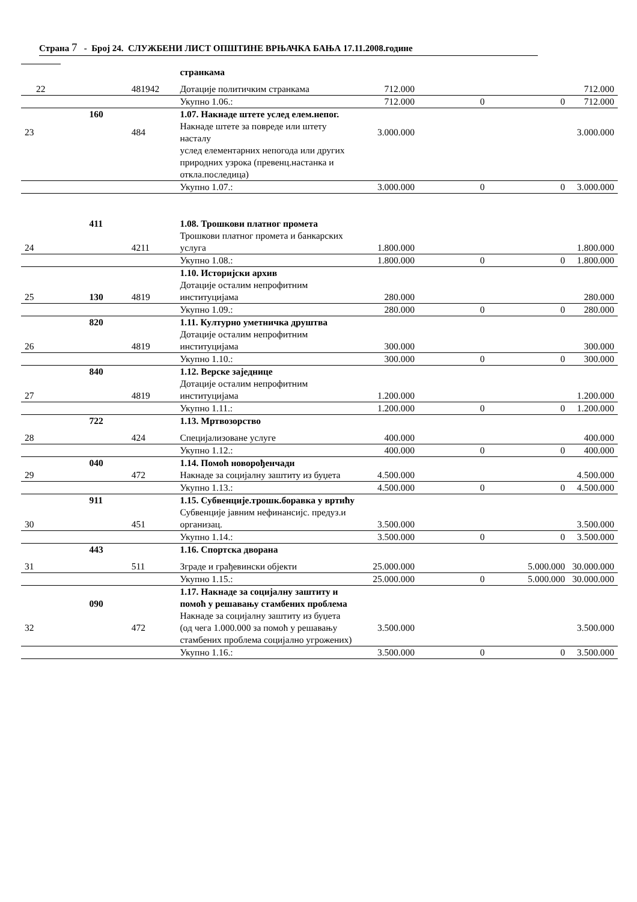Страна 7 - Број 24. СЛУЖБЕНИ ЛИСТ ОПШТИНЕ ВРЊАЧКА БАЊА 17.11.2008.године
| | | | странкама | | | | |
| 22 | | 481942 | Дотације политичким странкама | 712.000 | | | 712.000 |
| | | | Укупно 1.06.: | 712.000 | 0 | 0 | 712.000 |
| | 160 | | 1.07. Накнаде штете услед елем.непог. | | | | |
| 23 | | 484 | Накнаде штете за повреде или штету насталу услед елементарних непогода или других природних узрока (превенц.настанка и откла.последица) | 3.000.000 | | | 3.000.000 |
| | | | Укупно 1.07.: | 3.000.000 | 0 | 0 | 3.000.000 |
| | 411 | | 1.08. Трошкови платног промета | | | | |
| 24 | | 4211 | Трошкови платног промета и банкарских услуга | 1.800.000 | | | 1.800.000 |
| | | | Укупно 1.08.: | 1.800.000 | 0 | 0 | 1.800.000 |
| | | | 1.10. Историјски архив | | | | |
| 25 | 130 | 4819 | Дотације осталим непрофитним институцијама | 280.000 | | | 280.000 |
| | | | Укупно 1.09.: | 280.000 | 0 | 0 | 280.000 |
| | 820 | | 1.11. Културно уметничка друштва | | | | |
| 26 | | 4819 | Дотације осталим непрофитним институцијама | 300.000 | | | 300.000 |
| | | | Укупно 1.10.: | 300.000 | 0 | 0 | 300.000 |
| | 840 | | 1.12. Верске заједнице | | | | |
| 27 | | 4819 | Дотације осталим непрофитним институцијама | 1.200.000 | | | 1.200.000 |
| | | | Укупно 1.11.: | 1.200.000 | 0 | 0 | 1.200.000 |
| | 722 | | 1.13. Мртвозорство | | | | |
| 28 | | 424 | Специјализоване услуге | 400.000 | | | 400.000 |
| | | | Укупно 1.12.: | 400.000 | 0 | 0 | 400.000 |
| | 040 | | 1.14. Помоћ новорођенчади | | | | |
| 29 | | 472 | Накнаде за социјалну заштиту из буџета | 4.500.000 | | | 4.500.000 |
| | | | Укупно 1.13.: | 4.500.000 | 0 | 0 | 4.500.000 |
| | 911 | | 1.15. Субвенције.трошк.боравка у вртићу | | | | |
| 30 | | 451 | Субвенције јавним нефинансијс. предуз.и организац. | 3.500.000 | | | 3.500.000 |
| | | | Укупно 1.14.: | 3.500.000 | 0 | 0 | 3.500.000 |
| | 443 | | 1.16. Спортска дворана | | | | |
| 31 | | 511 | Зграде и грађевински објекти | 25.000.000 | | 5.000.000 | 30.000.000 |
| | | | Укупно 1.15.: | 25.000.000 | 0 | 5.000.000 | 30.000.000 |
| | 090 | | 1.17. Накнаде за социјалну заштиту и помоћ у решавању стамбених проблема | | | | |
| 32 | | 472 | Накнаде за социјалну заштиту из буџета (од чега 1.000.000 за помоћ у решавању стамбених проблема социјално угрожених) | 3.500.000 | | | 3.500.000 |
| | | | Укупно 1.16.: | 3.500.000 | 0 | 0 | 3.500.000 |